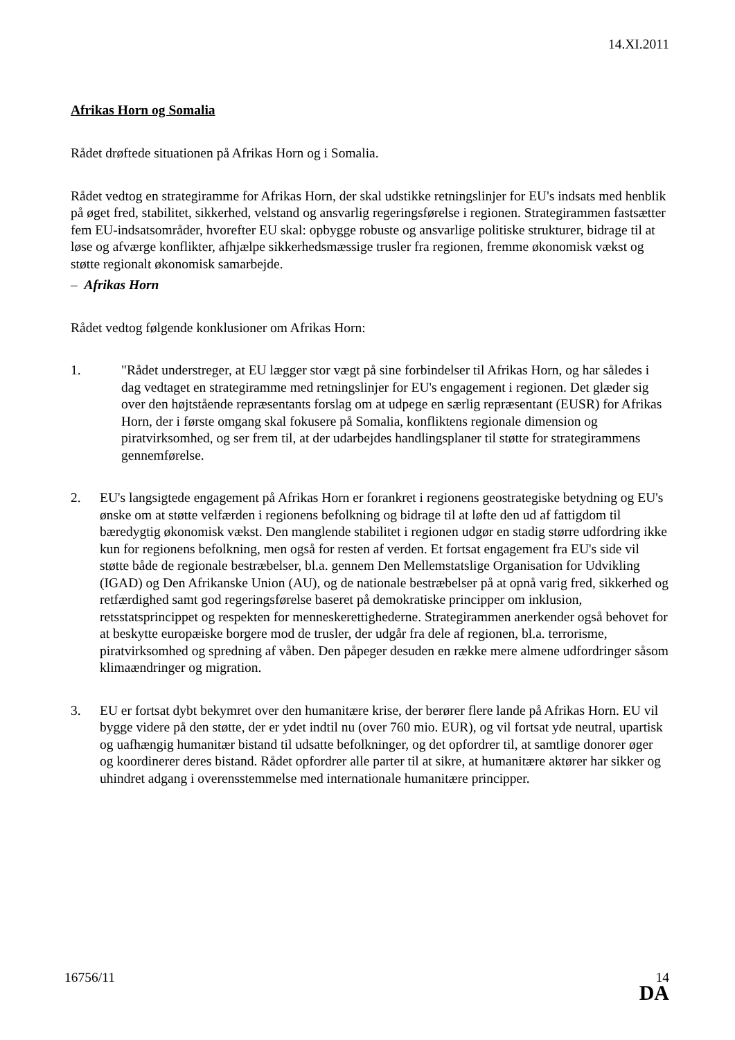14.XI.2011
Afrikas Horn og Somalia
Rådet drøftede situationen på Afrikas Horn og i Somalia.
Rådet vedtog en strategiramme for Afrikas Horn, der skal udstikke retningslinjer for EU's indsats med henblik på øget fred, stabilitet, sikkerhed, velstand og ansvarlig regeringsførelse i regionen. Strategirammen fastsætter fem EU-indsatsområder, hvorefter EU skal: opbygge robuste og ansvarlige politiske strukturer, bidrage til at løse og afværge konflikter, afhjælpe sikkerhedsmæssige trusler fra regionen, fremme økonomisk vækst og støtte regionalt økonomisk samarbejde.
– Afrikas Horn
Rådet vedtog følgende konklusioner om Afrikas Horn:
1. "Rådet understreger, at EU lægger stor vægt på sine forbindelser til Afrikas Horn, og har således i dag vedtaget en strategiramme med retningslinjer for EU's engagement i regionen. Det glæder sig over den højtstående repræsentants forslag om at udpege en særlig repræsentant (EUSR) for Afrikas Horn, der i første omgang skal fokusere på Somalia, konfliktens regionale dimension og piratvirksomhed, og ser frem til, at der udarbejdes handlingsplaner til støtte for strategirammens gennemførelse.
2. EU's langsigtede engagement på Afrikas Horn er forankret i regionens geostrategiske betydning og EU's ønske om at støtte velfærden i regionens befolkning og bidrage til at løfte den ud af fattigdom til bæredygtig økonomisk vækst. Den manglende stabilitet i regionen udgør en stadig større udfordring ikke kun for regionens befolkning, men også for resten af verden. Et fortsat engagement fra EU's side vil støtte både de regionale bestræbelser, bl.a. gennem Den Mellemstatslige Organisation for Udvikling (IGAD) og Den Afrikanske Union (AU), og de nationale bestræbelser på at opnå varig fred, sikkerhed og retfærdighed samt god regeringsførelse baseret på demokratiske principper om inklusion, retsstatsprincippet og respekten for menneskerettighederne. Strategirammen anerkender også behovet for at beskytte europæiske borgere mod de trusler, der udgår fra dele af regionen, bl.a. terrorisme, piratvirksomhed og spredning af våben. Den påpeger desuden en række mere almene udfordringer såsom klimaændringer og migration.
3. EU er fortsat dybt bekymret over den humanitære krise, der berører flere lande på Afrikas Horn. EU vil bygge videre på den støtte, der er ydet indtil nu (over 760 mio. EUR), og vil fortsat yde neutral, upartisk og uafhængig humanitær bistand til udsatte befolkninger, og det opfordrer til, at samtlige donorer øger og koordinerer deres bistand. Rådet opfordrer alle parter til at sikre, at humanitære aktører har sikker og uhindret adgang i overensstemmelse med internationale humanitære principper.
16756/11 14
DA